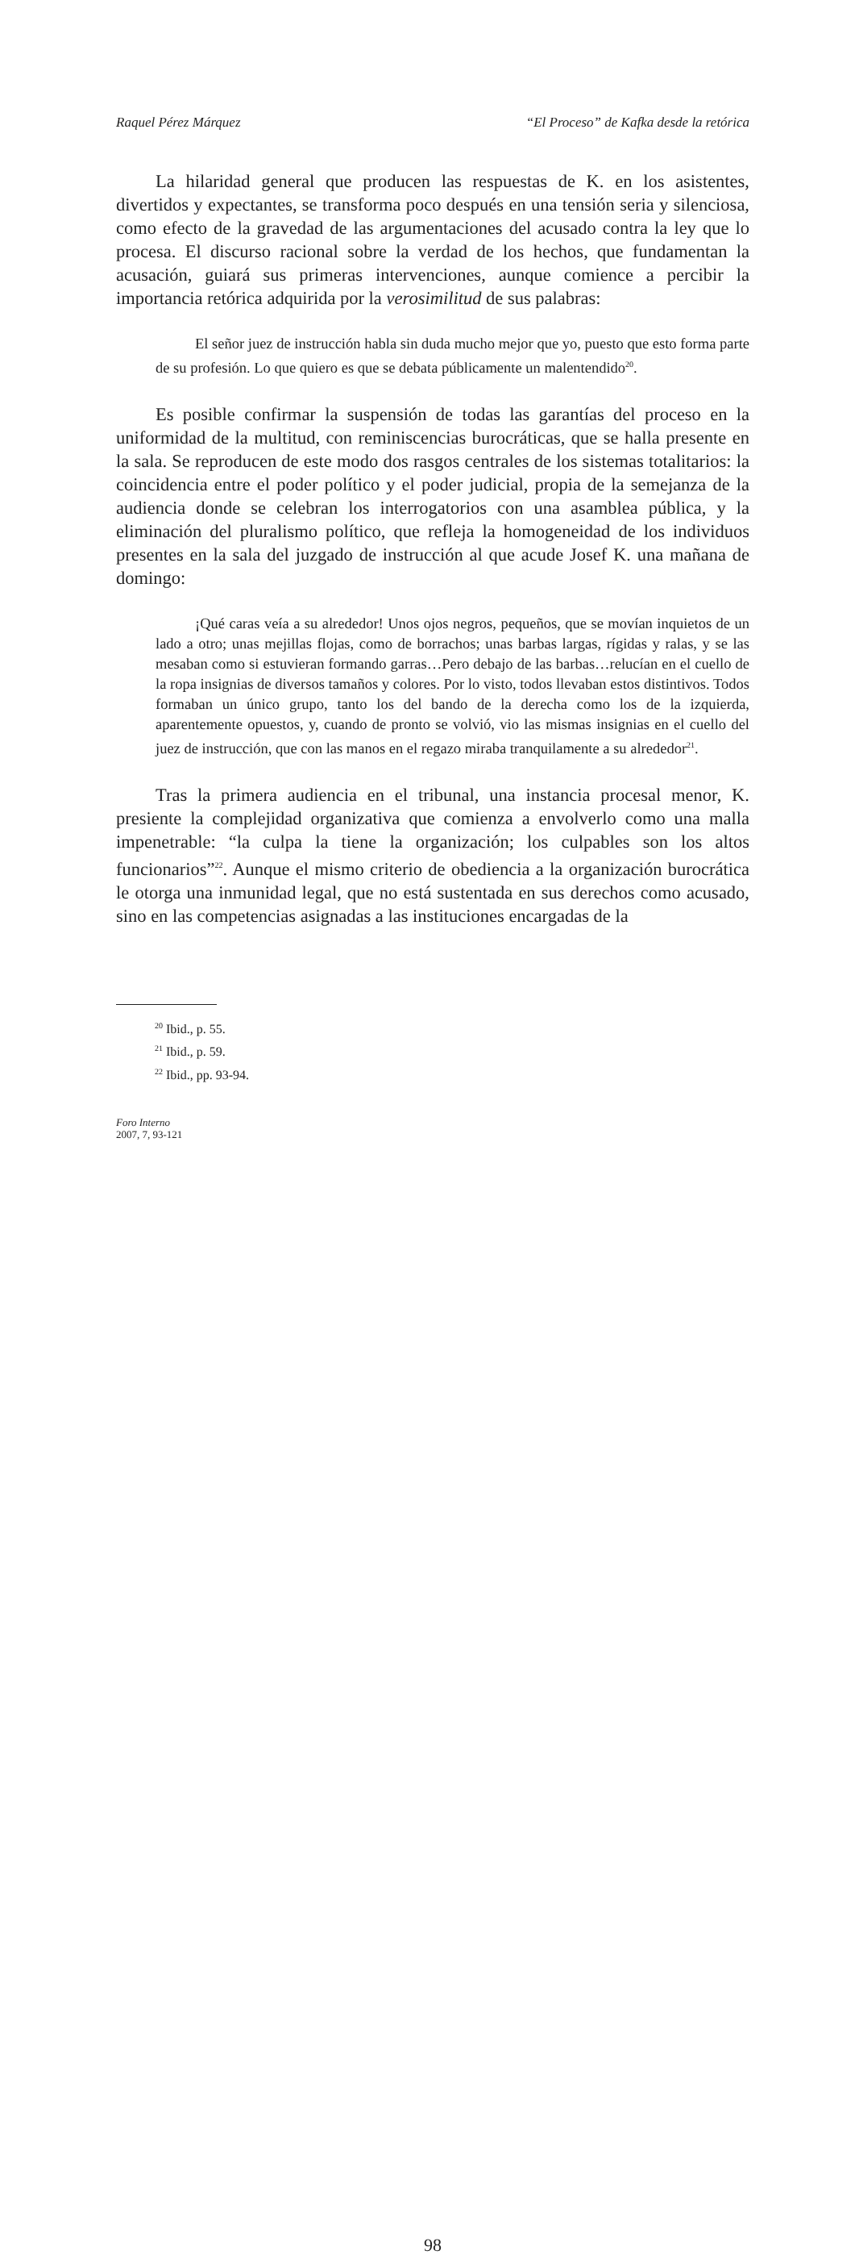Raquel Pérez Márquez “El Proceso” de Kafka desde la retórica
La hilaridad general que producen las respuestas de K. en los asistentes, divertidos y expectantes, se transforma poco después en una tensión seria y silenciosa, como efecto de la gravedad de las argumentaciones del acusado contra la ley que lo procesa. El discurso racional sobre la verdad de los hechos, que fundamentan la acusación, guiará sus primeras intervenciones, aunque comience a percibir la importancia retórica adquirida por la verosimilitud de sus palabras:
El señor juez de instrucción habla sin duda mucho mejor que yo, puesto que esto forma parte de su profesión. Lo que quiero es que se debata públicamente un malentendido<sup>20</sup>.
Es posible confirmar la suspensión de todas las garantías del proceso en la uniformidad de la multitud, con reminiscencias burocráticas, que se halla presente en la sala. Se reproducen de este modo dos rasgos centrales de los sistemas totalitarios: la coincidencia entre el poder político y el poder judicial, propia de la semejanza de la audiencia donde se celebran los interrogatorios con una asamblea pública, y la eliminación del pluralismo político, que refleja la homogeneidad de los individuos presentes en la sala del juzgado de instrucción al que acude Josef K. una mañana de domingo:
¡Qué caras veía a su alrededor! Unos ojos negros, pequeños, que se movían inquietos de un lado a otro; unas mejillas flojas, como de borrachos; unas barbas largas, rígidas y ralas, y se las mesaban como si estuvieran formando garras…Pero debajo de las barbas…relucían en el cuello de la ropa insignias de diversos tamaños y colores. Por lo visto, todos llevaban estos distintivos. Todos formaban un único grupo, tanto los del bando de la derecha como los de la izquierda, aparentemente opuestos, y, cuando de pronto se volvió, vio las mismas insignias en el cuello del juez de instrucción, que con las manos en el regazo miraba tranquilamente a su alrededor<sup>21</sup>.
Tras la primera audiencia en el tribunal, una instancia procesal menor, K. presiente la complejidad organizativa que comienza a envolverlo como una malla impenetrable: “la culpa la tiene la organización; los culpables son los altos funcionarios”<sup>22</sup>. Aunque el mismo criterio de obediencia a la organización burocrática le otorga una inmunidad legal, que no está sustentada en sus derechos como acusado, sino en las competencias asignadas a las instituciones encargadas de la
<sup>20</sup> Ibid., p. 55.
<sup>21</sup> Ibid., p. 59.
<sup>22</sup> Ibid., pp. 93-94.
Foro Interno
2007, 7, 93-121
98